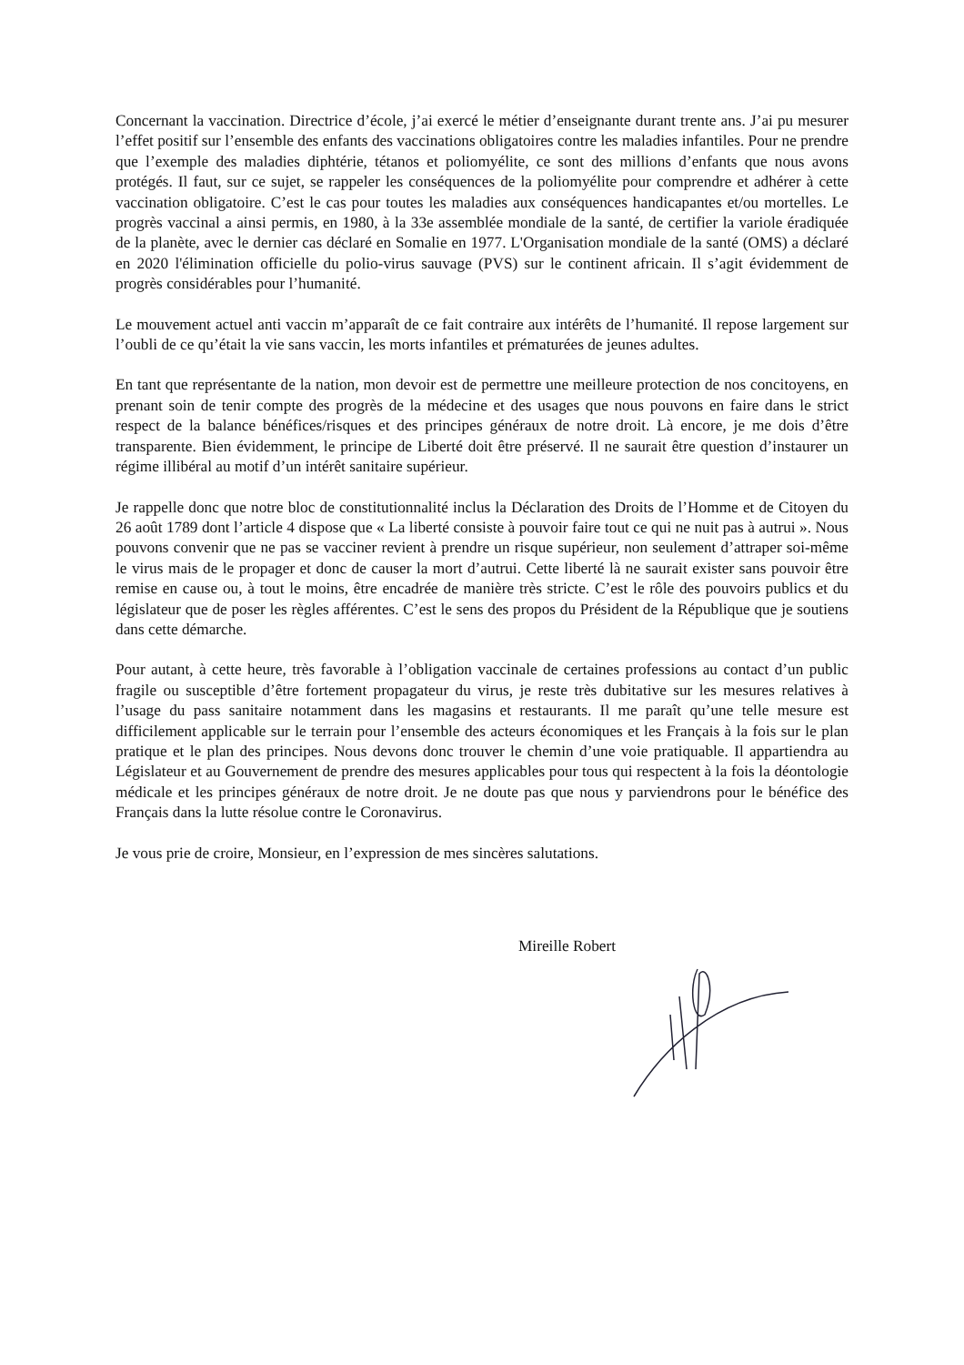Concernant la vaccination. Directrice d’école, j’ai exercé le métier d’enseignante durant trente ans. J’ai pu mesurer l’effet positif sur l’ensemble des enfants des vaccinations obligatoires contre les maladies infantiles. Pour ne prendre que l’exemple des maladies diphtérie, tétanos et poliomyélite, ce sont des millions d’enfants que nous avons protégés. Il faut, sur ce sujet, se rappeler les conséquences de la poliomyélite pour comprendre et adhérer à cette vaccination obligatoire. C’est le cas pour toutes les maladies aux conséquences handicapantes et/ou mortelles. Le progrès vaccinal a ainsi permis, en 1980, à la 33e assemblée mondiale de la santé, de certifier la variole éradiquée de la planète, avec le dernier cas déclaré en Somalie en 1977. L'Organisation mondiale de la santé (OMS) a déclaré en 2020 l'élimination officielle du polio-virus sauvage (PVS) sur le continent africain. Il s’agit évidemment de progrès considérables pour l’humanité.
Le mouvement actuel anti vaccin m’apparaît de ce fait contraire aux intérêts de l’humanité. Il repose largement sur l’oubli de ce qu’était la vie sans vaccin, les morts infantiles et prématurées de jeunes adultes.
En tant que représentante de la nation, mon devoir est de permettre une meilleure protection de nos concitoyens, en prenant soin de tenir compte des progrès de la médecine et des usages que nous pouvons en faire dans le strict respect de la balance bénéfices/risques et des principes généraux de notre droit. Là encore, je me dois d’être transparente. Bien évidemment, le principe de Liberté doit être préservé. Il ne saurait être question d’instaurer un régime illibéral au motif d’un intérêt sanitaire supérieur.
Je rappelle donc que notre bloc de constitutionnalité inclus la Déclaration des Droits de l’Homme et de Citoyen du 26 août 1789 dont l’article 4 dispose que « La liberté consiste à pouvoir faire tout ce qui ne nuit pas à autrui ». Nous pouvons convenir que ne pas se vacciner revient à prendre un risque supérieur, non seulement d’attraper soi-même le virus mais de le propager et donc de causer la mort d’autrui. Cette liberté là ne saurait exister sans pouvoir être remise en cause ou, à tout le moins, être encadrée de manière très stricte. C’est le rôle des pouvoirs publics et du législateur que de poser les règles afférentes. C’est le sens des propos du Président de la République que je soutiens dans cette démarche.
Pour autant, à cette heure, très favorable à l’obligation vaccinale de certaines professions au contact d’un public fragile ou susceptible d’être fortement propagateur du virus, je reste très dubitative sur les mesures relatives à l’usage du pass sanitaire notamment dans les magasins et restaurants. Il me paraît qu’une telle mesure est difficilement applicable sur le terrain pour l’ensemble des acteurs économiques et les Français à la fois sur le plan pratique et le plan des principes. Nous devons donc trouver le chemin d’une voie pratiquable. Il appartiendra au Législateur et au Gouvernement de prendre des mesures applicables pour tous qui respectent à la fois la déontologie médicale et les principes généraux de notre droit. Je ne doute pas que nous y parviendrons pour le bénéfice des Français dans la lutte résolue contre le Coronavirus.
Je vous prie de croire, Monsieur, en l’expression de mes sincères salutations.
Mireille Robert